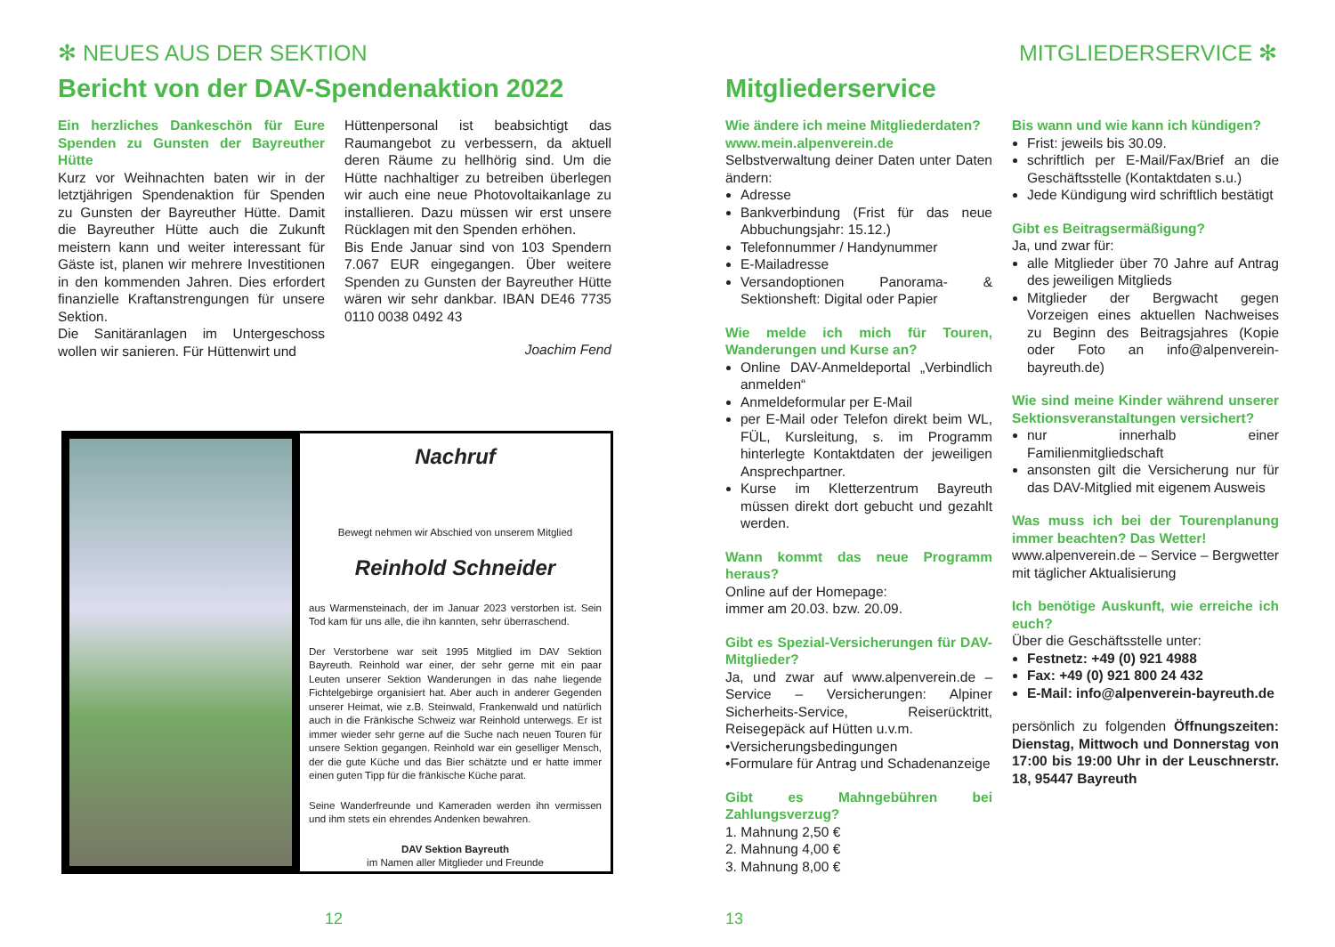✻ NEUES AUS DER SEKTION
Bericht von der DAV-Spendenaktion 2022
Ein herzliches Dankeschön für Eure Spenden zu Gunsten der Bayreuther Hütte
Kurz vor Weihnachten baten wir in der letztjährigen Spendenaktion für Spenden zu Gunsten der Bayreuther Hütte. Damit die Bayreuther Hütte auch die Zukunft meistern kann und weiter interessant für Gäste ist, planen wir mehrere Investitionen in den kommenden Jahren. Dies erfordert finanzielle Kraftanstrengungen für unsere Sektion.
Die Sanitäranlagen im Untergeschoss wollen wir sanieren. Für Hüttenwirt und
Hüttenpersonal ist beabsichtigt das Raumangebot zu verbessern, da aktuell deren Räume zu hellhörig sind. Um die Hütte nachhaltiger zu betreiben überlegen wir auch eine neue Photovoltaikanlage zu installieren. Dazu müssen wir erst unsere Rücklagen mit den Spenden erhöhen.
Bis Ende Januar sind von 103 Spendern 7.067 EUR eingegangen. Über weitere Spenden zu Gunsten der Bayreuther Hütte wären wir sehr dankbar. IBAN DE46 7735 0110 0038 0492 43
Joachim Fend
Nachruf
Bewegt nehmen wir Abschied von unserem Mitglied
Reinhold Schneider
aus Warmensteinach, der im Januar 2023 verstorben ist. Sein Tod kam für uns alle, die ihn kannten, sehr überraschend.
Der Verstorbene war seit 1995 Mitglied im DAV Sektion Bayreuth. Reinhold war einer, der sehr gerne mit ein paar Leuten unserer Sektion Wanderungen in das nahe liegende Fichtelgebirge organisiert hat. Aber auch in anderer Gegenden unserer Heimat, wie z.B. Steinwald, Frankenwald und natürlich auch in die Fränkische Schweiz war Reinhold unterwegs. Er ist immer wieder sehr gerne auf die Suche nach neuen Touren für unsere Sektion gegangen. Reinhold war ein geselliger Mensch, der die gute Küche und das Bier schätzte und er hatte immer einen guten Tipp für die fränkische Küche parat.
Seine Wanderfreunde und Kameraden werden ihn vermissen und ihm stets ein ehrendes Andenken bewahren.
DAV Sektion Bayreuth
im Namen aller Mitglieder und Freunde
12
MITGLIEDERSERVICE ✻
Mitgliederservice
Wie ändere ich meine Mitgliederdaten?
www.mein.alpenverein.de
Selbstverwaltung deiner Daten unter Daten ändern:
Adresse
Bankverbindung (Frist für das neue Abbuchungsjahr: 15.12.)
Telefonnummer / Handynummer
E-Mailadresse
Versandoptionen Panorama- & Sektionsheft: Digital oder Papier
Wie melde ich mich für Touren, Wanderungen und Kurse an?
Online DAV-Anmeldeportal „Verbindlich anmelden“
Anmeldeformular per E-Mail
per E-Mail oder Telefon direkt beim WL, FÜL, Kursleitung, s. im Programm hinterlegte Kontaktdaten der jeweiligen Ansprechpartner.
Kurse im Kletterzentrum Bayreuth müssen direkt dort gebucht und gezahlt werden.
Wann kommt das neue Programm heraus?
Online auf der Homepage:
immer am 20.03. bzw. 20.09.
Gibt es Spezial-Versicherungen für DAV-Mitglieder?
Ja, und zwar auf www.alpenverein.de – Service – Versicherungen: Alpiner Sicherheits-Service, Reiserücktritt, Reisegepäck auf Hütten u.v.m.
•Versicherungsbedingungen
•Formulare für Antrag und Schadenanzeige
Gibt es Mahngebühren bei Zahlungsverzug?
1. Mahnung 2,50 €
2. Mahnung 4,00 €
3. Mahnung 8,00 €
Bis wann und wie kann ich kündigen?
Frist: jeweils bis 30.09.
schriftlich per E-Mail/Fax/Brief an die Geschäftsstelle (Kontaktdaten s.u.)
Jede Kündigung wird schriftlich bestätigt
Gibt es Beitragsermäßigung?
Ja, und zwar für:
alle Mitglieder über 70 Jahre auf Antrag des jeweiligen Mitglieds
Mitglieder der Bergwacht gegen Vorzeigen eines aktuellen Nachweises zu Beginn des Beitragsjahres (Kopie oder Foto an info@alpenverein-bayreuth.de)
Wie sind meine Kinder während unserer Sektionsveranstaltungen versichert?
nur innerhalb einer Familienmitgliedschaft
ansonsten gilt die Versicherung nur für das DAV-Mitglied mit eigenem Ausweis
Was muss ich bei der Tourenplanung immer beachten? Das Wetter!
www.alpenverein.de – Service – Bergwetter mit täglicher Aktualisierung
Ich benötige Auskunft, wie erreiche ich euch?
Über die Geschäftsstelle unter:
Festnetz: +49 (0) 921 4988
Fax: +49 (0) 921 800 24 432
E-Mail: info@alpenverein-bayreuth.de
persönlich zu folgenden Öffnungszeiten: Dienstag, Mittwoch und Donnerstag von 17:00 bis 19:00 Uhr in der Leuschnerstr. 18, 95447 Bayreuth
13